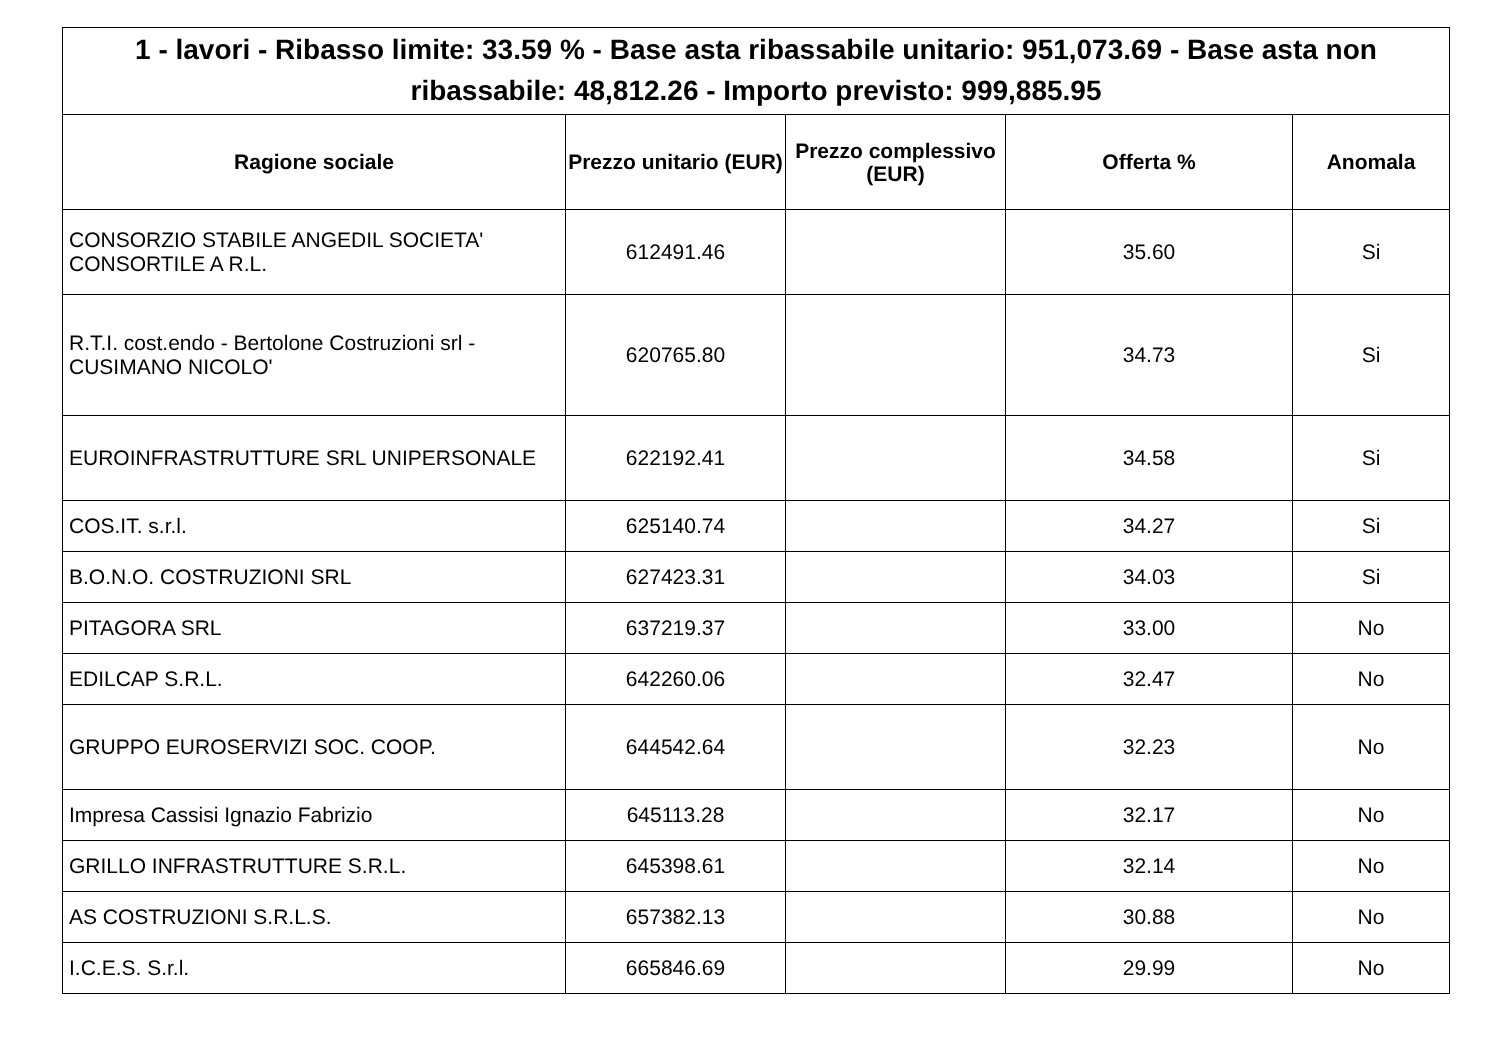| 1 - lavori - Ribasso limite: 33.59 % - Base asta ribassabile unitario: 951,073.69 - Base asta non ribassabile: 48,812.26 - Importo previsto: 999,885.95 | | | | |
| --- | --- | --- | --- | --- |
| Ragione sociale | Prezzo unitario (EUR) | Prezzo complessivo (EUR) | Offerta % | Anomala |
| CONSORZIO STABILE ANGEDIL SOCIETA' CONSORTILE A R.L. | 612491.46 | | 35.60 | Si |
| R.T.I. cost.endo - Bertolone Costruzioni srl - CUSIMANO NICOLO' | 620765.80 | | 34.73 | Si |
| EUROINFRASTRUTTURE SRL UNIPERSONALE | 622192.41 | | 34.58 | Si |
| COS.IT. s.r.l. | 625140.74 | | 34.27 | Si |
| B.O.N.O. COSTRUZIONI SRL | 627423.31 | | 34.03 | Si |
| PITAGORA SRL | 637219.37 | | 33.00 | No |
| EDILCAP S.R.L. | 642260.06 | | 32.47 | No |
| GRUPPO EUROSERVIZI SOC. COOP. | 644542.64 | | 32.23 | No |
| Impresa Cassisi Ignazio Fabrizio | 645113.28 | | 32.17 | No |
| GRILLO INFRASTRUTTURE S.R.L. | 645398.61 | | 32.14 | No |
| AS COSTRUZIONI S.R.L.S. | 657382.13 | | 30.88 | No |
| I.C.E.S. S.r.l. | 665846.69 | | 29.99 | No |